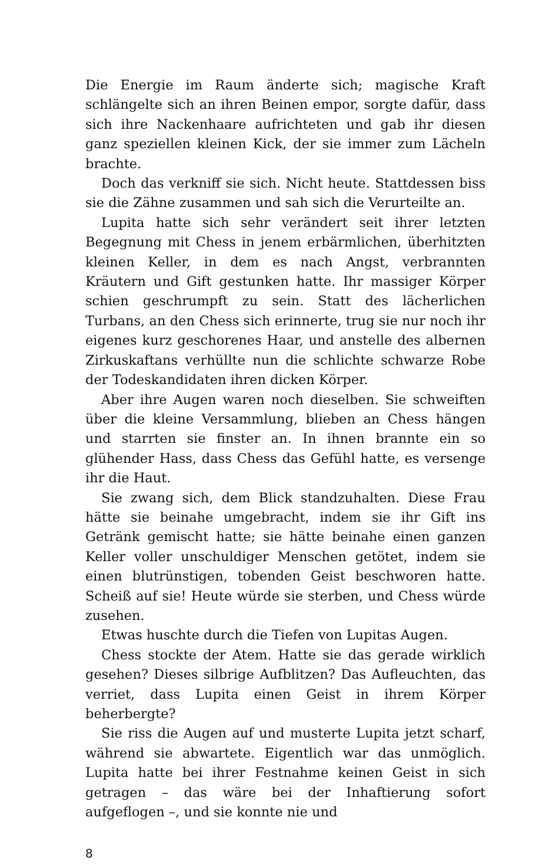Die Energie im Raum änderte sich; magische Kraft schlängelte sich an ihren Beinen empor, sorgte dafür, dass sich ihre Nackenhaare aufrichteten und gab ihr diesen ganz speziellen kleinen Kick, der sie immer zum Lächeln brachte.
Doch das verkniff sie sich. Nicht heute. Stattdessen biss sie die Zähne zusammen und sah sich die Verurteilte an.
Lupita hatte sich sehr verändert seit ihrer letzten Begegnung mit Chess in jenem erbärmlichen, überhitzten kleinen Keller, in dem es nach Angst, verbrannten Kräutern und Gift gestunken hatte. Ihr massiger Körper schien geschrumpft zu sein. Statt des lächerlichen Turbans, an den Chess sich erinnerte, trug sie nur noch ihr eigenes kurz geschorenes Haar, und anstelle des albernen Zirkuskaftans verhüllte nun die schlichte schwarze Robe der Todeskandidaten ihren dicken Körper.
Aber ihre Augen waren noch dieselben. Sie schweiften über die kleine Versammlung, blieben an Chess hängen und starrten sie finster an. In ihnen brannte ein so glühender Hass, dass Chess das Gefühl hatte, es versenge ihr die Haut.
Sie zwang sich, dem Blick standzuhalten. Diese Frau hätte sie beinahe umgebracht, indem sie ihr Gift ins Getränk gemischt hatte; sie hätte beinahe einen ganzen Keller voller unschuldiger Menschen getötet, indem sie einen blutrünstigen, tobenden Geist beschworen hatte. Scheiß auf sie! Heute würde sie sterben, und Chess würde zusehen.
Etwas huschte durch die Tiefen von Lupitas Augen.
Chess stockte der Atem. Hatte sie das gerade wirklich gesehen? Dieses silbrige Aufblitzen? Das Aufleuchten, das verriet, dass Lupita einen Geist in ihrem Körper beherbergte?
Sie riss die Augen auf und musterte Lupita jetzt scharf, während sie abwartete. Eigentlich war das unmöglich. Lupita hatte bei ihrer Festnahme keinen Geist in sich getragen – das wäre bei der Inhaftierung sofort aufgeflogen –, und sie konnte nie und
8